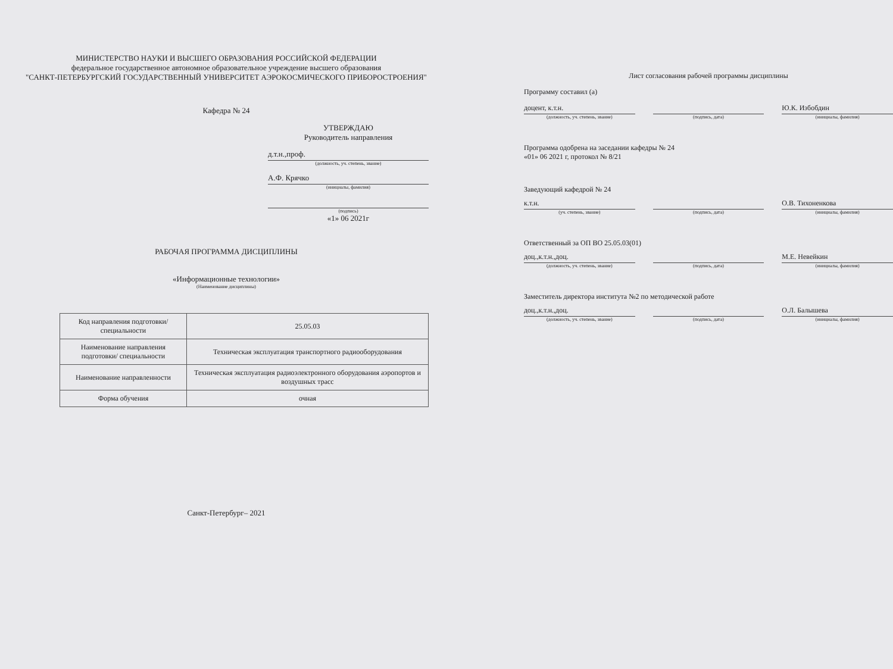МИНИСТЕРСТВО НАУКИ И ВЫСШЕГО ОБРАЗОВАНИЯ РОССИЙСКОЙ ФЕДЕРАЦИИ
федеральное государственное автономное образовательное учреждение высшего образования
"САНКТ-ПЕТЕРБУРГСКИЙ ГОСУДАРСТВЕННЫЙ УНИВЕРСИТЕТ АЭРОКОСМИЧЕСКОГО ПРИБОРОСТРОЕНИЯ"
Кафедра № 24
УТВЕРЖДАЮ
Руководитель направления
д.т.н.,проф.
(должность, уч. степень, звание)
А.Ф. Крячко
(инициалы, фамилия)
(подпись)
«1» 06 2021г
РАБОЧАЯ ПРОГРАММА ДИСЦИПЛИНЫ
«Информационные технологии»
(Наименование дисциплины)
| Код направления подготовки/ специальности | 25.05.03 |
| Наименование направления подготовки/ специальности | Техническая эксплуатация транспортного радиооборудования |
| Наименование направленности | Техническая эксплуатация радиоэлектронного оборудования аэропортов и воздушных трасс |
| Форма обучения | очная |
Санкт-Петербург– 2021
Лист согласования рабочей программы дисциплины
Программу составил (а)
доцент, к.т.н. Ю.К. Избобдин
(должность, уч. степень, звание)
(подпись, дата) (инициалы, фамилия)
Программа одобрена на заседании кафедры № 24
«01» 06 2021 г, протокол № 8/21
Заведующий кафедрой № 24
к.т.н. О.В. Тихоненкова
(уч. степень, звание) (подпись, дата) (инициалы, фамилия)
Ответственный за ОП ВО 25.05.03(01)
доц.,к.т.н.,доц. М.Е. Невейкин
(должность, уч. степень, звание)
(подпись, дата) (инициалы, фамилия)
Заместитель директора института №2 по методической работе
доц.,к.т.н.,доц. О.Л. Балышева
(должность, уч. степень, звание)
(подпись, дата) (инициалы, фамилия)